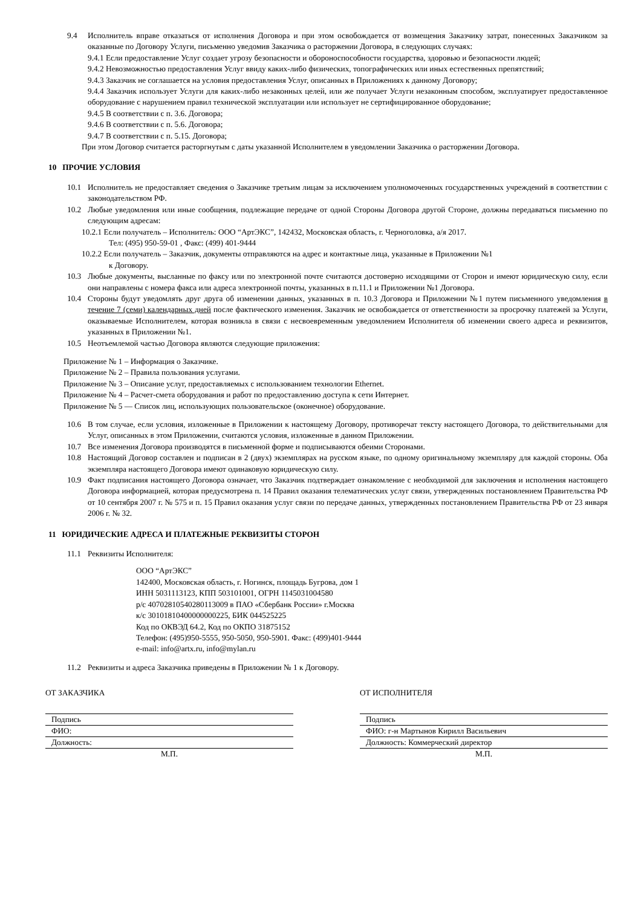9.4 Исполнитель вправе отказаться от исполнения Договора и при этом освобождается от возмещения Заказчику затрат, понесенных Заказчиком за оказанные по Договору Услуги, письменно уведомив Заказчика о расторжении Договора, в следующих случаях:
9.4.1 Если предоставление Услуг создает угрозу безопасности и обороноспособности государства, здоровью и безопасности людей;
9.4.2 Невозможностью предоставления Услуг ввиду каких-либо физических, топографических или иных естественных препятствий;
9.4.3 Заказчик не соглашается на условия предоставления Услуг, описанных в Приложениях к данному Договору;
9.4.4 Заказчик использует Услуги для каких-либо незаконных целей, или же получает Услуги незаконным способом, эксплуатирует предоставленное оборудование с нарушением правил технической эксплуатации или использует не сертифицированное оборудование;
9.4.5 В соответствии с п. 3.6. Договора;
9.4.6 В соответствии с п. 5.6. Договора;
9.4.7 В соответствии с п. 5.15. Договора;
При этом Договор считается расторгнутым с даты указанной Исполнителем в уведомлении Заказчика о расторжении Договора.
10 ПРОЧИЕ УСЛОВИЯ
10.1 Исполнитель не предоставляет сведения о Заказчике третьим лицам за исключением уполномоченных государственных учреждений в соответствии с законодательством РФ.
10.2 Любые уведомления или иные сообщения, подлежащие передаче от одной Стороны Договора другой Стороне, должны передаваться письменно по следующим адресам:
10.2.1 Если получатель – Исполнитель: ООО “АртЭКС”, 142432, Московская область, г. Черноголовка, а/я 2017.
Тел: (495) 950-59-01 , Факс: (499) 401-9444
10.2.2 Если получатель – Заказчик, документы отправляются на адрес и контактные лица, указанные в Приложении №1
к Договору.
10.3 Любые документы, высланные по факсу или по электронной почте считаются достоверно исходящими от Сторон и имеют юридическую силу, если они направлены с номера факса или адреса электронной почты, указанных в п.11.1 и Приложении №1 Договора.
10.4 Стороны будут уведомлять друг друга об изменении данных, указанных в п. 10.3 Договора и Приложении №1 путем письменного уведомления в течение 7 (семи) календарных дней после фактического изменения. Заказчик не освобождается от ответственности за просрочку платежей за Услуги, оказываемые Исполнителем, которая возникла в связи с несвоевременным уведомлением Исполнителя об изменении своего адреса и реквизитов, указанных в Приложении №1.
10.5 Неотъемлемой частью Договора являются следующие приложения:
Приложение № 1 – Информация о Заказчике.
Приложение № 2 – Правила пользования услугами.
Приложение № 3 – Описание услуг, предоставляемых с использованием технологии Ethernet.
Приложение № 4 – Расчет-смета оборудования и работ по предоставлению доступа к сети Интернет.
Приложение № 5 — Список лиц, использующих пользовательское (оконечное) оборудование.
10.6 В том случае, если условия, изложенные в Приложении к настоящему Договору, противоречат тексту настоящего Договора, то действительными для Услуг, описанных в этом Приложении, считаются условия, изложенные в данном Приложении.
10.7 Все изменения Договора производятся в письменной форме и подписываются обеими Сторонами.
10.8 Настоящий Договор составлен и подписан в 2 (двух) экземплярах на русском языке, по одному оригинальному экземпляру для каждой стороны. Оба экземпляра настоящего Договора имеют одинаковую юридическую силу.
10.9 Факт подписания настоящего Договора означает, что Заказчик подтверждает ознакомление с необходимой для заключения и исполнения настоящего Договора информацией, которая предусмотрена п. 14 Правил оказания телематических услуг связи, утвержденных постановлением Правительства РФ от 10 сентября 2007 г. № 575 и п. 15 Правил оказания услуг связи по передаче данных, утвержденных постановлением Правительства РФ от 23 января 2006 г. № 32.
11 ЮРИДИЧЕСКИЕ АДРЕСА И ПЛАТЕЖНЫЕ РЕКВИЗИТЫ СТОРОН
11.1 Реквизиты Исполнителя:
ООО “АртЭКС”
142400, Московская область, г. Ногинск, площадь Бугрова, дом 1
ИНН 5031113123, КПП 503101001, ОГРН 1145031004580
р/с 40702810540280113009 в ПАО «Сбербанк России» г.Москва
к/с 30101810400000000225, БИК 044525225
Код по ОКВЭД 64.2, Код по ОКПО 31875152
Телефон: (495)950-5555, 950-5050, 950-5901. Факс: (499)401-9444
e-mail: info@artx.ru, info@mylan.ru
11.2 Реквизиты и адреса Заказчика приведены в Приложении № 1 к Договору.
ОТ ЗАКАЗЧИКА
Подпись
ФИО:
Должность:
М.П.
ОТ ИСПОЛНИТЕЛЯ
Подпись
ФИО: г-н Мартынов Кирилл Васильевич
Должность: Коммерческий директор
М.П.